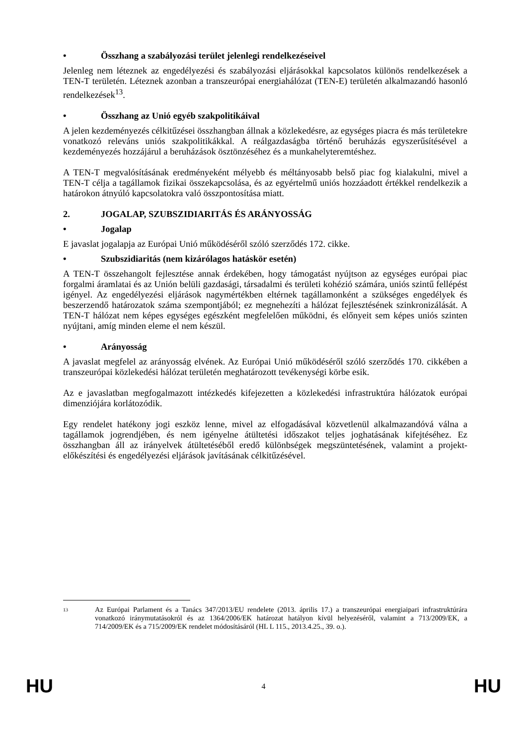• Összhang a szabályozási terület jelenlegi rendelkezéseivel
Jelenleg nem léteznek az engedélyezési és szabályozási eljárásokkal kapcsolatos különös rendelkezések a TEN-T területén. Léteznek azonban a transzeurópai energiahálózat (TEN-E) területén alkalmazandó hasonló rendelkezések<sup>13</sup>.
• Összhang az Unió egyéb szakpolitikáival
A jelen kezdeményezés célkitűzései összhangban állnak a közlekedésre, az egységes piacra és más területekre vonatkozó releváns uniós szakpolitikákkal. A reálgazdaságba történő beruházás egyszerűsítésével a kezdeményezés hozzájárul a beruházások ösztönzéséhez és a munkahelyteremtéshez.
A TEN-T megvalósításának eredményeként mélyebb és méltányosabb belső piac fog kialakulni, mivel a TEN-T célja a tagállamok fizikai összekapcsolása, és az egyértelmű uniós hozzáadott értékkel rendelkezik a határokon átnyúló kapcsolatokra való összpontosítása miatt.
2. JOGALAP, SZUBSZIDIARITÁS ÉS ARÁNYOSSÁG
• Jogalap
E javaslat jogalapja az Európai Unió működéséről szóló szerződés 172. cikke.
• Szubszidiaritás (nem kizárólagos hatáskör esetén)
A TEN-T összehangolt fejlesztése annak érdekében, hogy támogatást nyújtson az egységes európai piac forgalmi áramlatai és az Unión belüli gazdasági, társadalmi és területi kohézió számára, uniós szintű fellépést igényel. Az engedélyezési eljárások nagymértékben eltérnek tagállamonként a szükséges engedélyek és beszerzendő határozatok száma szempontjából; ez megnehezíti a hálózat fejlesztésének szinkronizálását. A TEN-T hálózat nem képes egységes egészként megfelelően működni, és előnyeit sem képes uniós szinten nyújtani, amíg minden eleme el nem készül.
• Arányosság
A javaslat megfelel az arányosság elvének. Az Európai Unió működéséről szóló szerződés 170. cikkében a transzeurópai közlekedési hálózat területén meghatározott tevékenységi körbe esik.
Az e javaslatban megfogalmazott intézkedés kifejezetten a közlekedési infrastruktúra hálózatok európai dimenziójára korlátozódik.
Egy rendelet hatékony jogi eszköz lenne, mivel az elfogadásával közvetlenül alkalmazandóvá válna a tagállamok jogrendjében, és nem igényelne átültetési időszakot teljes joghatásának kifejtéséhez. Ez összhangban áll az irányelvek átültetéséből eredő különbségek megszüntetésének, valamint a projekt-előkészítési és engedélyezési eljárások javításának célkitűzésével.
13 Az Európai Parlament és a Tanács 347/2013/EU rendelete (2013. április 17.) a transzeurópai energiaipari infrastruktúrára vonatkozó iránymutatásokról és az 1364/2006/EK határozat hatályon kívül helyezéséről, valamint a 713/2009/EK, a 714/2009/EK és a 715/2009/EK rendelet módosításáról (HL L 115., 2013.4.25., 39. o.).
HU 4 HU